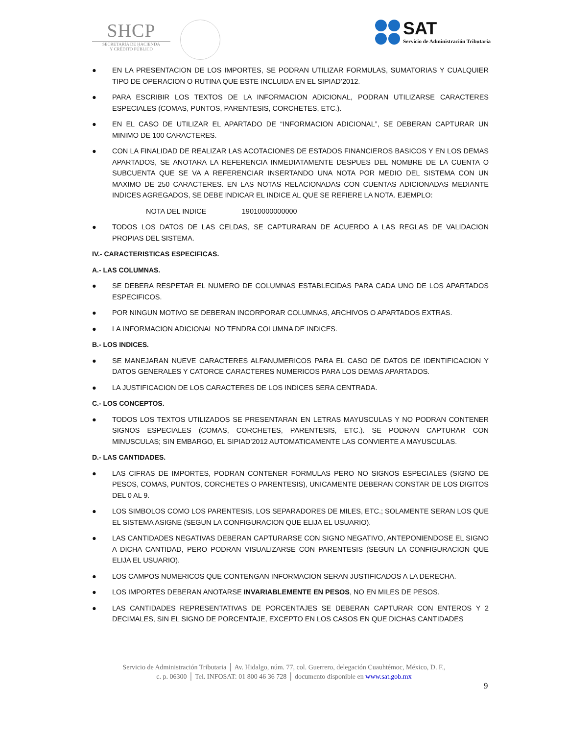SHCP
SECRETARÍA DE HACIENDA
Y CRÉDITO PÚBLICO
SAT
Servicio de Administración Tributaria
● EN LA PRESENTACION DE LOS IMPORTES, SE PODRAN UTILIZAR FORMULAS, SUMATORIAS Y CUALQUIER TIPO DE OPERACION O RUTINA QUE ESTE INCLUIDA EN EL SIPIAD’2012.
● PARA ESCRIBIR LOS TEXTOS DE LA INFORMACION ADICIONAL, PODRAN UTILIZARSE CARACTERES ESPECIALES (COMAS, PUNTOS, PARENTESIS, CORCHETES, ETC.).
● EN EL CASO DE UTILIZAR EL APARTADO DE “INFORMACION ADICIONAL”, SE DEBERAN CAPTURAR UN MINIMO DE 100 CARACTERES.
● CON LA FINALIDAD DE REALIZAR LAS ACOTACIONES DE ESTADOS FINANCIEROS BASICOS Y EN LOS DEMAS APARTADOS, SE ANOTARA LA REFERENCIA INMEDIATAMENTE DESPUES DEL NOMBRE DE LA CUENTA O SUBCUENTA QUE SE VA A REFERENCIAR INSERTANDO UNA NOTA POR MEDIO DEL SISTEMA CON UN MAXIMO DE 250 CARACTERES. EN LAS NOTAS RELACIONADAS CON CUENTAS ADICIONADAS MEDIANTE INDICES AGREGADOS, SE DEBE INDICAR EL INDICE AL QUE SE REFIERE LA NOTA. EJEMPLO:
NOTA DEL INDICE 19010000000000
● TODOS LOS DATOS DE LAS CELDAS, SE CAPTURARAN DE ACUERDO A LAS REGLAS DE VALIDACION PROPIAS DEL SISTEMA.
IV.- CARACTERISTICAS ESPECIFICAS.
A.- LAS COLUMNAS.
● SE DEBERA RESPETAR EL NUMERO DE COLUMNAS ESTABLECIDAS PARA CADA UNO DE LOS APARTADOS ESPECIFICOS.
● POR NINGUN MOTIVO SE DEBERAN INCORPORAR COLUMNAS, ARCHIVOS O APARTADOS EXTRAS.
● LA INFORMACION ADICIONAL NO TENDRA COLUMNA DE INDICES.
B.- LOS INDICES.
● SE MANEJARAN NUEVE CARACTERES ALFANUMERICOS PARA EL CASO DE DATOS DE IDENTIFICACION Y DATOS GENERALES Y CATORCE CARACTERES NUMERICOS PARA LOS DEMAS APARTADOS.
● LA JUSTIFICACION DE LOS CARACTERES DE LOS INDICES SERA CENTRADA.
C.- LOS CONCEPTOS.
● TODOS LOS TEXTOS UTILIZADOS SE PRESENTARAN EN LETRAS MAYUSCULAS Y NO PODRAN CONTENER SIGNOS ESPECIALES (COMAS, CORCHETES, PARENTESIS, ETC.). SE PODRAN CAPTURAR CON MINUSCULAS; SIN EMBARGO, EL SIPIAD’2012 AUTOMATICAMENTE LAS CONVIERTE A MAYUSCULAS.
D.- LAS CANTIDADES.
● LAS CIFRAS DE IMPORTES, PODRAN CONTENER FORMULAS PERO NO SIGNOS ESPECIALES (SIGNO DE PESOS, COMAS, PUNTOS, CORCHETES O PARENTESIS), UNICAMENTE DEBERAN CONSTAR DE LOS DIGITOS DEL 0 AL 9.
● LOS SIMBOLOS COMO LOS PARENTESIS, LOS SEPARADORES DE MILES, ETC.; SOLAMENTE SERAN LOS QUE EL SISTEMA ASIGNE (SEGUN LA CONFIGURACION QUE ELIJA EL USUARIO).
● LAS CANTIDADES NEGATIVAS DEBERAN CAPTURARSE CON SIGNO NEGATIVO, ANTEPONIENDOSE EL SIGNO A DICHA CANTIDAD, PERO PODRAN VISUALIZARSE CON PARENTESIS (SEGUN LA CONFIGURACION QUE ELIJA EL USUARIO).
● LOS CAMPOS NUMERICOS QUE CONTENGAN INFORMACION SERAN JUSTIFICADOS A LA DERECHA.
● LOS IMPORTES DEBERAN ANOTARSE INVARIABLEMENTE EN PESOS, NO EN MILES DE PESOS.
● LAS CANTIDADES REPRESENTATIVAS DE PORCENTAJES SE DEBERAN CAPTURAR CON ENTEROS Y 2 DECIMALES, SIN EL SIGNO DE PORCENTAJE, EXCEPTO EN LOS CASOS EN QUE DICHAS CANTIDADES
Servicio de Administración Tributaria │ Av. Hidalgo, núm. 77, col. Guerrero, delegación Cuauhtémoc, México, D. F.,
c. p. 06300 │ Tel. INFOSAT: 01 800 46 36 728 │ documento disponible en www.sat.gob.mx
9